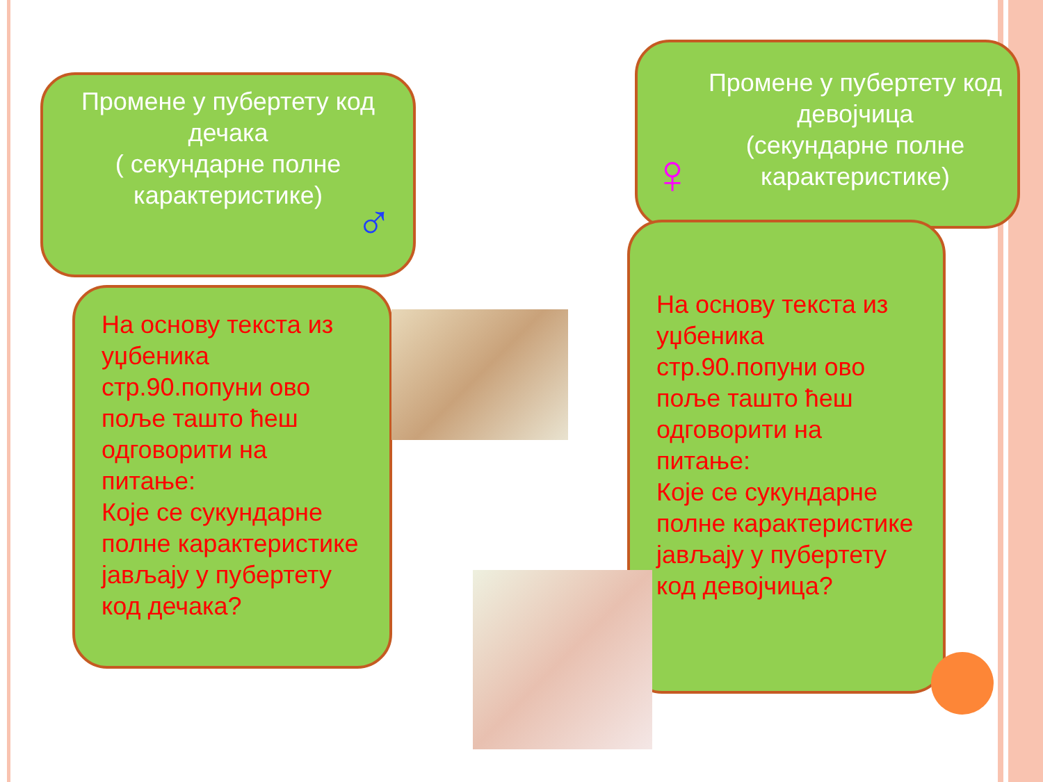Промене у пубертету код дечака
( секундарне полне карактеристике)
♂
На основу текста из уџбеника стр.90.попуни ово поље таштo ћеш одговорити на питање:
Које се сукундарне полне карактеристике јављају у пубертету код дечака?
Промене у пубертету код девојчица
(секундарне полне карактеристике)
♀
На основу текста из уџбеника стр.90.попуни ово поље таштo ћеш одговорити на питање:
Које се сукундарне полне карактеристике јављају у пубертету код девојчица?